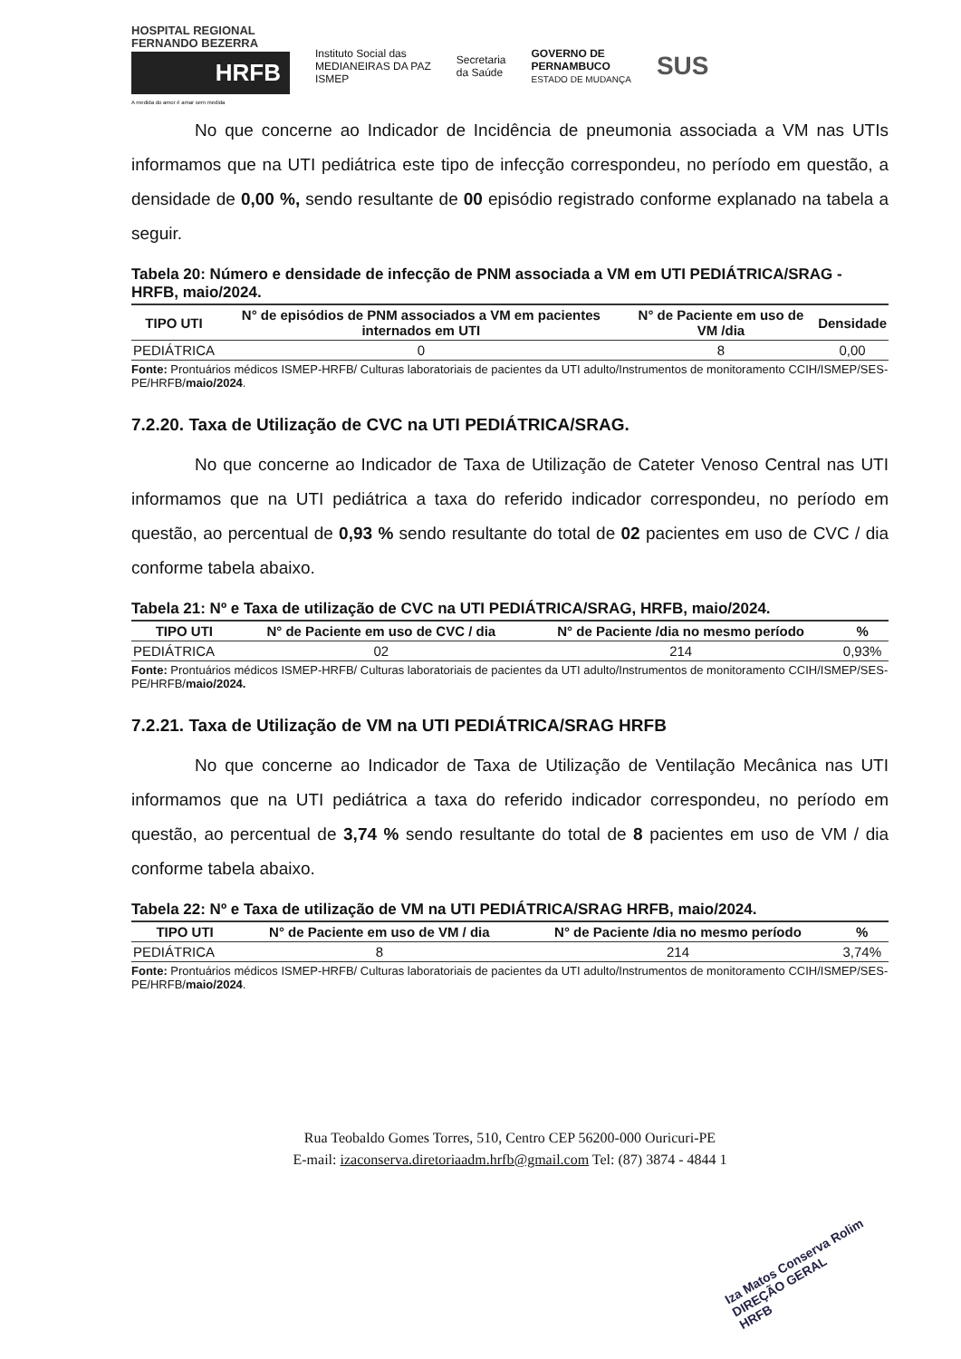HOSPITAL REGIONAL FERNANDO BEZERRA
HRFB
A medida do amor é amar sem medida
Instituto Social das
MEDIANEIRAS DA PAZ
ISMEP
Secretaria
da Saúde
GOVERNO DE
PERNAMBUCO
ESTADO DE MUDANÇA
SUS
No que concerne ao Indicador de Incidência de pneumonia associada a VM nas UTIs informamos que na UTI pediátrica este tipo de infecção correspondeu, no período em questão, a densidade de 0,00 %, sendo resultante de 00 episódio registrado conforme explanado na tabela a seguir.
Tabela 20: Número e densidade de infecção de PNM associada a VM em UTI PEDIÁTRICA/SRAG - HRFB, maio/2024.
| TIPO UTI | N° de episódios de PNM associados a VM em pacientes internados em UTI | N° de Paciente em uso de VM /dia | Densidade |
| --- | --- | --- | --- |
| PEDIÁTRICA | 0 | 8 | 0,00 |
Fonte: Prontuários médicos ISMEP-HRFB/ Culturas laboratoriais de pacientes da UTI adulto/Instrumentos de monitoramento CCIH/ISMEP/SES-PE/HRFB/maio/2024.
7.2.20. Taxa de Utilização de CVC na UTI PEDIÁTRICA/SRAG.
No que concerne ao Indicador de Taxa de Utilização de Cateter Venoso Central nas UTI informamos que na UTI pediátrica a taxa do referido indicador correspondeu, no período em questão, ao percentual de 0,93 % sendo resultante do total de 02 pacientes em uso de CVC / dia conforme tabela abaixo.
Tabela 21: Nº e Taxa de utilização de CVC na UTI PEDIÁTRICA/SRAG, HRFB, maio/2024.
| TIPO UTI | N° de Paciente em uso de CVC / dia | N° de Paciente /dia no mesmo período | % |
| --- | --- | --- | --- |
| PEDIÁTRICA | 02 | 214 | 0,93% |
Fonte: Prontuários médicos ISMEP-HRFB/ Culturas laboratoriais de pacientes da UTI adulto/Instrumentos de monitoramento CCIH/ISMEP/SES-PE/HRFB/maio/2024.
7.2.21. Taxa de Utilização de VM na UTI PEDIÁTRICA/SRAG HRFB
No que concerne ao Indicador de Taxa de Utilização de Ventilação Mecânica nas UTI informamos que na UTI pediátrica a taxa do referido indicador correspondeu, no período em questão, ao percentual de 3,74 % sendo resultante do total de 8 pacientes em uso de VM / dia conforme tabela abaixo.
Tabela 22: Nº e Taxa de utilização de VM na UTI PEDIÁTRICA/SRAG HRFB, maio/2024.
| TIPO UTI | N° de Paciente em uso de VM / dia | N° de Paciente /dia no mesmo período | % |
| --- | --- | --- | --- |
| PEDIÁTRICA | 8 | 214 | 3,74% |
Fonte: Prontuários médicos ISMEP-HRFB/ Culturas laboratoriais de pacientes da UTI adulto/Instrumentos de monitoramento CCIH/ISMEP/SES-PE/HRFB/maio/2024.
Rua Teobaldo Gomes Torres, 510, Centro CEP 56200-000 Ouricuri-PE
E-mail: izaconserva.diretoriaadm.hrfb@gmail.com Tel: (87) 3874 - 4844 1
Iza Matos Conserva Rolim
DIREÇÃO GERAL
HRFB